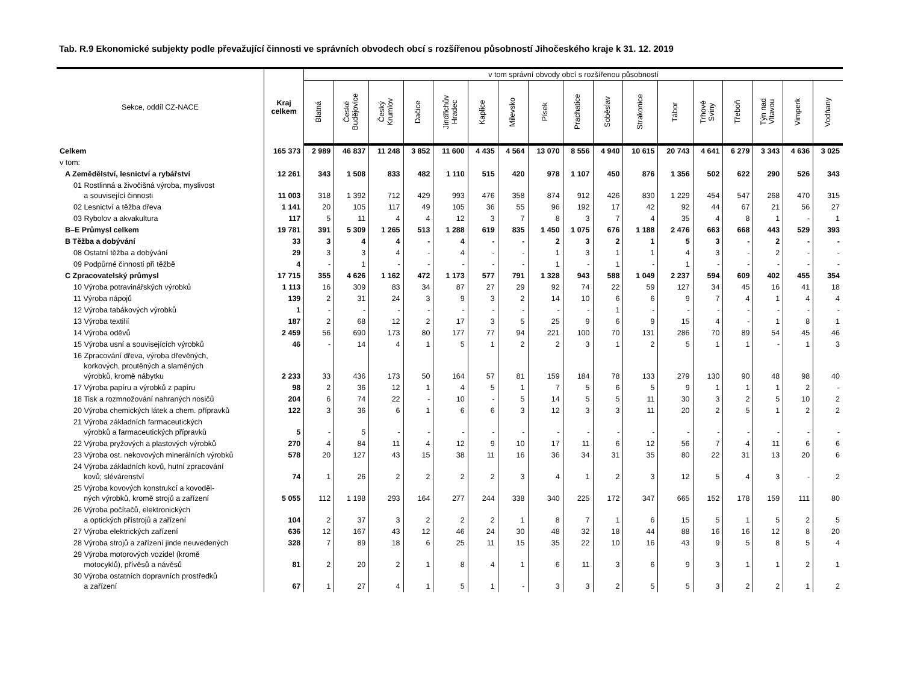Tab. R.9 Ekonomické subjekty podle převažující činnosti ve správních obvodech obcí s rozšířenou působností Jihočeského kraje k 31. 12. 2019
| Sekce, oddíl CZ-NACE | Kraj celkem | v tom správní obvody obcí s rozšířenou působností | | | | | | | | | | | | | | | | |
| --- | --- | --- | --- | --- | --- | --- | --- | --- | --- | --- | --- | --- | --- | --- | --- | --- | --- | --- |
| | | Blatná | České Budějovice | Český Krumlov | Dačice | Jindřichův Hradec | Kaplice | Milevsko | Písek | Prachatice | Soběslav | Strakonice | Tábor | Trhové Sviny | Třeboň | Týn nad Vltavou | Vimperk | Vodňany |
| Celkem | 165 373 | 2 989 | 46 837 | 11 248 | 3 852 | 11 600 | 4 435 | 4 564 | 13 070 | 8 556 | 4 940 | 10 615 | 20 743 | 4 641 | 6 279 | 3 343 | 4 636 | 3 025 |
| v tom: | | | | | | | | | | | | | | | | | | |
| A Zemědělství, lesnictví a rybářství | 12 261 | 343 | 1 508 | 833 | 482 | 1 110 | 515 | 420 | 978 | 1 107 | 450 | 876 | 1 356 | 502 | 622 | 290 | 526 | 343 |
| 01 Rostlinná a živočišná výroba, myslivost a související činnosti | 11 003 | 318 | 1 392 | 712 | 429 | 993 | 476 | 358 | 874 | 912 | 426 | 830 | 1 229 | 454 | 547 | 268 | 470 | 315 |
| 02 Lesnictví a těžba dřeva | 1 141 | 20 | 105 | 117 | 49 | 105 | 36 | 55 | 96 | 192 | 17 | 42 | 92 | 44 | 67 | 21 | 56 | 27 |
| 03 Rybolov a akvakultura | 117 | 5 | 11 | 4 | 4 | 12 | 3 | 7 | 8 | 3 | 7 | 4 | 35 | 4 | 8 | 1 | - | 1 |
| B–E Průmysl celkem | 19 781 | 391 | 5 309 | 1 265 | 513 | 1 288 | 619 | 835 | 1 450 | 1 075 | 676 | 1 188 | 2 476 | 663 | 668 | 443 | 529 | 393 |
| B Těžba a dobývání | 33 | 3 | 4 | 4 | - | 4 | - | - | 2 | 3 | 2 | 1 | 5 | 3 | - | 2 | - | - |
| 08 Ostatní těžba a dobývání | 29 | 3 | 3 | 4 | - | 4 | - | - | 1 | 3 | 1 | 1 | 4 | 3 | - | 2 | - | - |
| 09 Podpůrné činnosti při těžbě | 4 | - | 1 | - | - | - | - | - | 1 | - | 1 | - | 1 | - | - | - | - | - |
| C Zpracovatelský průmysl | 17 715 | 355 | 4 626 | 1 162 | 472 | 1 173 | 577 | 791 | 1 328 | 943 | 588 | 1 049 | 2 237 | 594 | 609 | 402 | 455 | 354 |
| 10 Výroba potravinářských výrobků | 1 113 | 16 | 309 | 83 | 34 | 87 | 27 | 29 | 92 | 74 | 22 | 59 | 127 | 34 | 45 | 16 | 41 | 18 |
| 11 Výroba nápojů | 139 | 2 | 31 | 24 | 3 | 9 | 3 | 2 | 14 | 10 | 6 | 6 | 9 | 7 | 4 | 1 | 4 | 4 |
| 12 Výroba tabákových výrobků | 1 | - | - | - | - | - | - | - | - | - | 1 | - | - | - | - | - | - | - |
| 13 Výroba textilií | 187 | 2 | 68 | 12 | 2 | 17 | 3 | 5 | 25 | 9 | 6 | 9 | 15 | 4 | - | 1 | 8 | 1 |
| 14 Výroba oděvů | 2 459 | 56 | 690 | 173 | 80 | 177 | 77 | 94 | 221 | 100 | 70 | 131 | 286 | 70 | 89 | 54 | 45 | 46 |
| 15 Výroba usní a souvisejících výrobků | 46 | - | 14 | 4 | 1 | 5 | 1 | 2 | 2 | 3 | 1 | 2 | 5 | 1 | 1 | - | 1 | 3 |
| 16 Zpracování dřeva, výroba dřevěných, korkových, proutěných a slaměných výrobků, kromě nábytku | 2 233 | 33 | 436 | 173 | 50 | 164 | 57 | 81 | 159 | 184 | 78 | 133 | 279 | 130 | 90 | 48 | 98 | 40 |
| 17 Výroba papíru a výrobků z papíru | 98 | 2 | 36 | 12 | 1 | 4 | 5 | 1 | 7 | 5 | 6 | 5 | 9 | 1 | 1 | 1 | 2 | - |
| 18 Tisk a rozmnožování nahraných nosičů | 204 | 6 | 74 | 22 | - | 10 | - | 5 | 14 | 5 | 5 | 11 | 30 | 3 | 2 | 5 | 10 | 2 |
| 20 Výroba chemických látek a chem. přípravků | 122 | 3 | 36 | 6 | 1 | 6 | 6 | 3 | 12 | 3 | 3 | 11 | 20 | 2 | 5 | 1 | 2 | 2 |
| 21 Výroba základních farmaceutických výrobků a farmaceutických přípravků | 5 | - | 5 | - | - | - | - | - | - | - | - | - | - | - | - | - | - | - |
| 22 Výroba pryžových a plastových výrobků | 270 | 4 | 84 | 11 | 4 | 12 | 9 | 10 | 17 | 11 | 6 | 12 | 56 | 7 | 4 | 11 | 6 | 6 |
| 23 Výroba ost. nekovových minerálních výrobků | 578 | 20 | 127 | 43 | 15 | 38 | 11 | 16 | 36 | 34 | 31 | 35 | 80 | 22 | 31 | 13 | 20 | 6 |
| 24 Výroba základních kovů, hutní zpracování kovů; slévárenství | 74 | 1 | 26 | 2 | 2 | 2 | 2 | 3 | 4 | 1 | 2 | 3 | 12 | 5 | 4 | 3 | - | 2 |
| 25 Výroba kovových konstrukcí a kovoděl- ných výrobků, kromě strojů a zařízení | 5 055 | 112 | 1 198 | 293 | 164 | 277 | 244 | 338 | 340 | 225 | 172 | 347 | 665 | 152 | 178 | 159 | 111 | 80 |
| 26 Výroba počítačů, elektronických a optických přístrojů a zařízení | 104 | 2 | 37 | 3 | 2 | 2 | 2 | 1 | 8 | 7 | 1 | 6 | 15 | 5 | 1 | 5 | 2 | 5 |
| 27 Výroba elektrických zařízení | 636 | 12 | 167 | 43 | 12 | 46 | 24 | 30 | 48 | 32 | 18 | 44 | 88 | 16 | 16 | 12 | 8 | 20 |
| 28 Výroba strojů a zařízení jinde neuvedených | 328 | 7 | 89 | 18 | 6 | 25 | 11 | 15 | 35 | 22 | 10 | 16 | 43 | 9 | 5 | 8 | 5 | 4 |
| 29 Výroba motorových vozidel (kromě motocyklů), přívěsů a návěsů | 81 | 2 | 20 | 2 | 1 | 8 | 4 | 1 | 6 | 11 | 3 | 6 | 9 | 3 | 1 | 1 | 2 | 1 |
| 30 Výroba ostatních dopravních prostředků a zařízení | 67 | 1 | 27 | 4 | 1 | 5 | 1 | - | 3 | 3 | 2 | 5 | 5 | 3 | 2 | 2 | 1 | 2 |